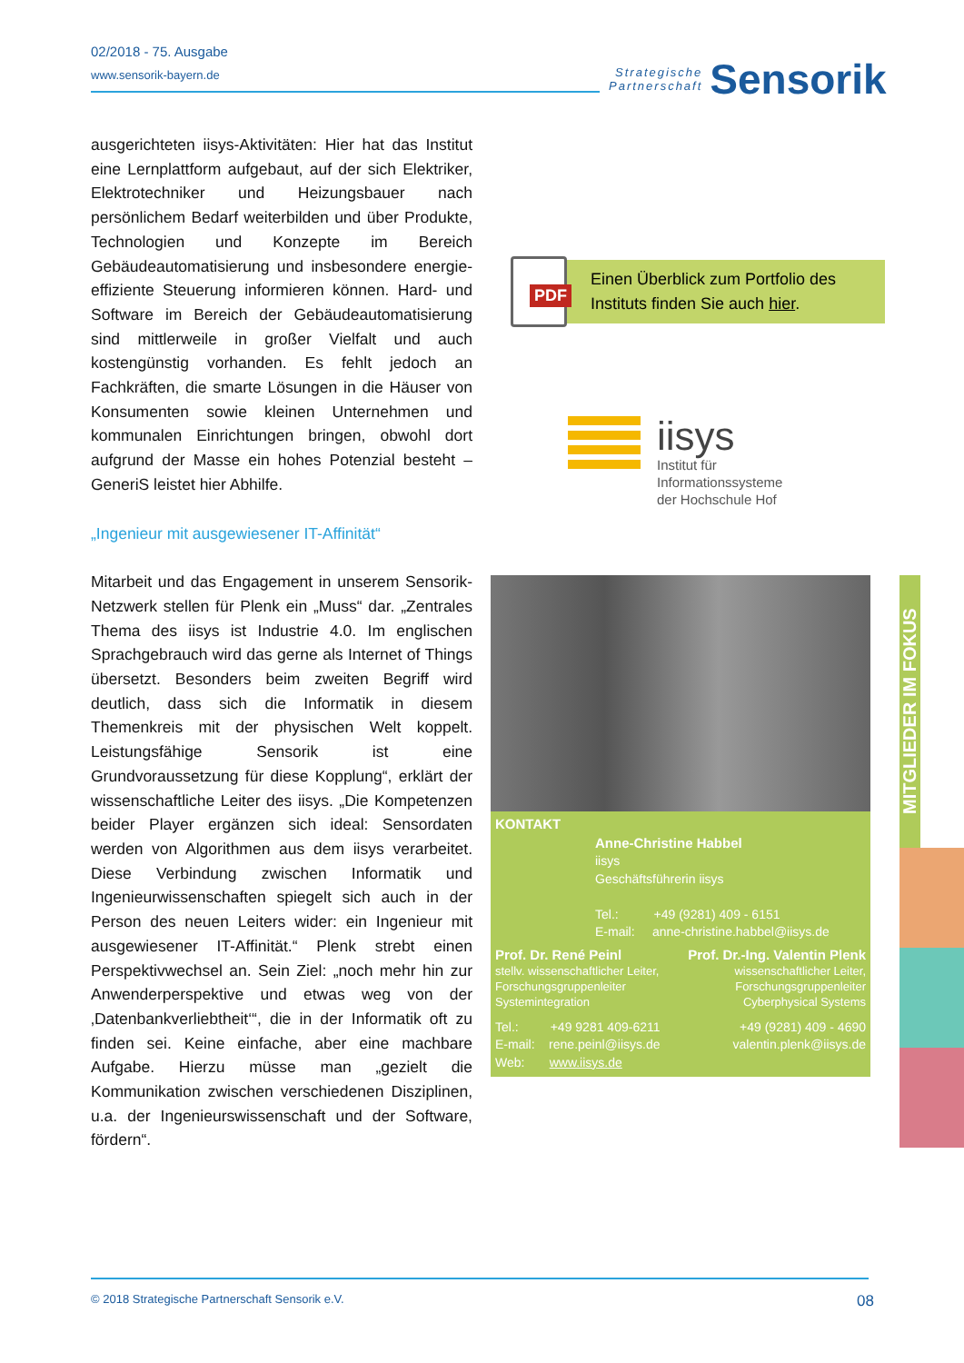02/2018 - 75. Ausgabe
www.sensorik-bayern.de
Strategische
Partnerschaft
Sensorik
ausgerichteten iisys-Aktivitäten: Hier hat das Institut eine Lernplattform aufgebaut, auf der sich Elektriker, Elektrotechniker und Heizungsbauer nach persönlichem Bedarf weiterbilden und über Produkte, Technologien und Konzepte im Bereich Gebäudeautomatisierung und insbesondere energie-effiziente Steuerung informieren können. Hard- und Software im Bereich der Gebäudeautomatisierung sind mittlerweile in großer Vielfalt und auch kostengünstig vorhanden. Es fehlt jedoch an Fachkräften, die smarte Lösungen in die Häuser von Konsumenten sowie kleinen Unternehmen und kommunalen Einrichtungen bringen, obwohl dort aufgrund der Masse ein hohes Potenzial besteht – GeneriS leistet hier Abhilfe.
„Ingenieur mit ausgewiesener IT-Affinität“
Mitarbeit und das Engagement in unserem Sensorik-Netzwerk stellen für Plenk ein „Muss“ dar. „Zentrales Thema des iisys ist Industrie 4.0. Im englischen Sprachgebrauch wird das gerne als Internet of Things übersetzt. Besonders beim zweiten Begriff wird deutlich, dass sich die Informatik in diesem Themenkreis mit der physischen Welt koppelt. Leistungsfähige Sensorik ist eine Grundvoraussetzung für diese Kopplung“, erklärt der wissenschaftliche Leiter des iisys. „Die Kompetenzen beider Player ergänzen sich ideal: Sensordaten werden von Algorithmen aus dem iisys verarbeitet. Diese Verbindung zwischen Informatik und Ingenieurwissenschaften spiegelt sich auch in der Person des neuen Leiters wider: ein Ingenieur mit ausgewiesener IT-Affinität.“ Plenk strebt einen Perspektivwechsel an. Sein Ziel: „noch mehr hin zur Anwenderperspektive und etwas weg von der ‚Datenbankverliebtheit‘“, die in der Informatik oft zu finden sei. Keine einfache, aber eine machbare Aufgabe. Hierzu müsse man „gezielt die Kommunikation zwischen verschiedenen Disziplinen, u.a. der Ingenieurswissenschaft und der Software, fördern“.
PDF
Einen Überblick zum Portfolio des Instituts finden Sie auch hier.
iisys
Institut für
Informationssysteme
der Hochschule Hof
KONTAKT
Anne-Christine Habbel
iisys
Geschäftsführerin iisys
Tel.: +49 (9281) 409 - 6151
E-mail: anne-christine.habbel@iisys.de
Prof. Dr. René Peinl
stellv. wissenschaftlicher Leiter,
Forschungsgruppenleiter
Systemintegration
Prof. Dr.-Ing. Valentin Plenk
wissenschaftlicher Leiter,
Forschungsgruppenleiter
Cyberphysical Systems
Tel.: +49 9281 409-6211
E-mail: rene.peinl@iisys.de
Web: www.iisys.de
+49 (9281) 409 - 4690
valentin.plenk@iisys.de
MITGLIEDER IM FOKUS
© 2018 Strategische Partnerschaft Sensorik e.V. 08